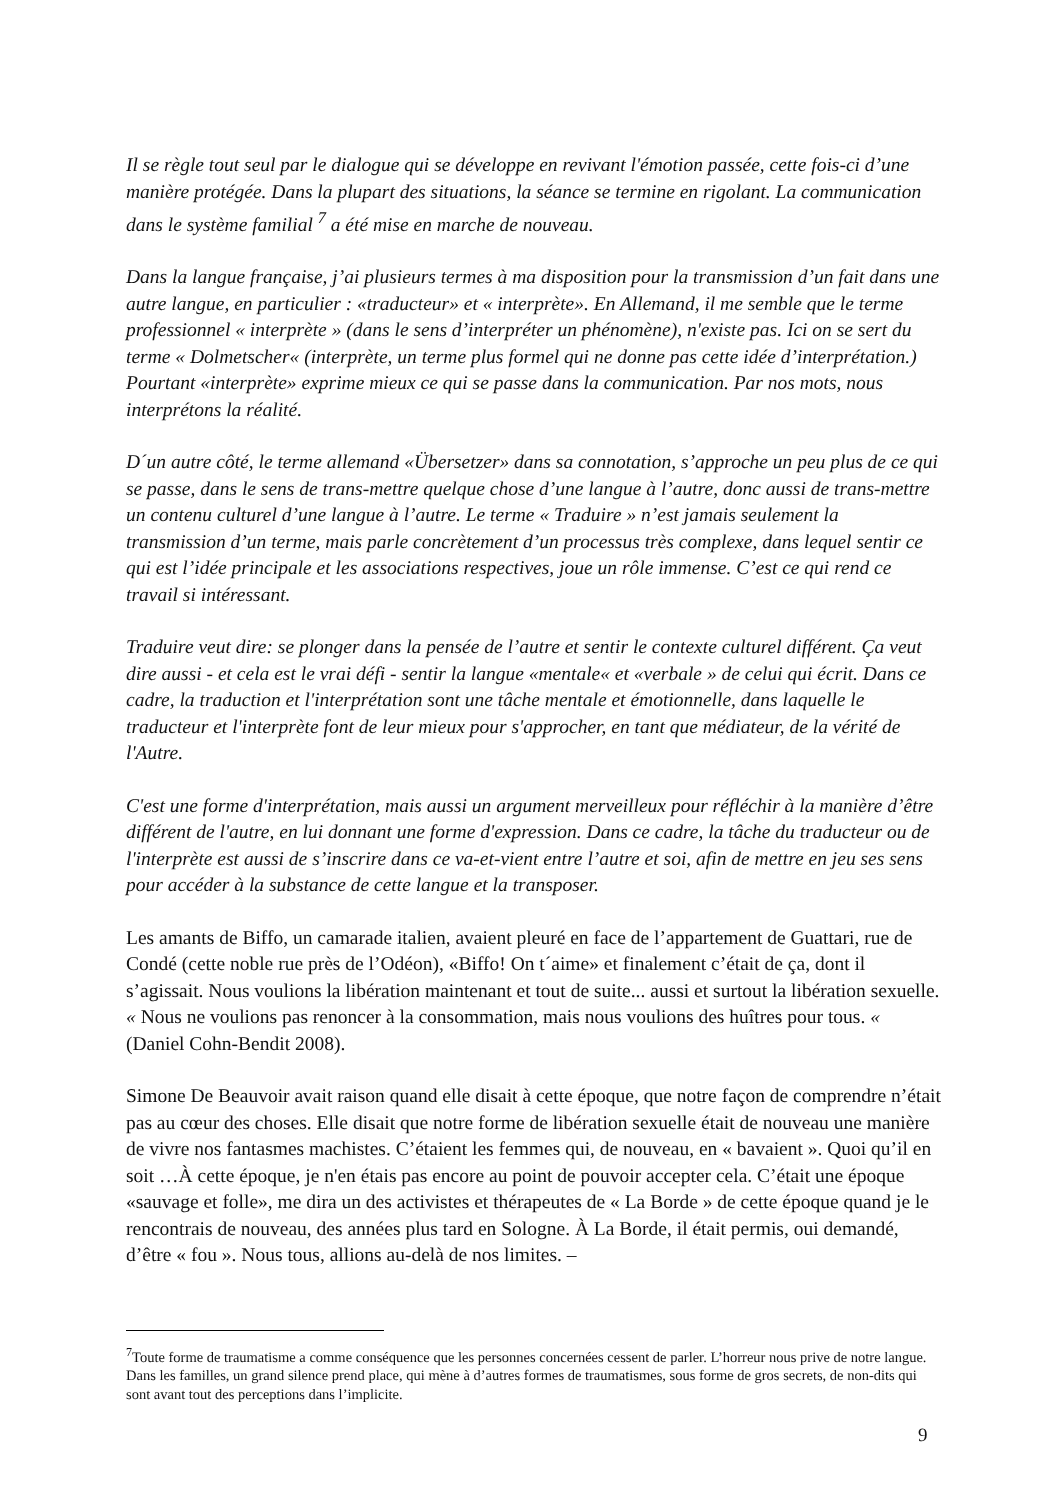Il se règle tout seul par le dialogue qui se développe en revivant l'émotion passée, cette fois-ci d’une manière protégée. Dans la plupart des situations, la séance se termine en rigolant. La communication dans le système familial <sup>7</sup> a été mise en marche de nouveau.
Dans la langue française, j’ai plusieurs termes à ma disposition pour la transmission d’un fait dans une autre langue, en particulier : «traducteur» et « interprète». En Allemand, il me semble que le terme professionnel « interprète » (dans le sens d’interpréter un phénomène), n'existe pas. Ici on se sert du terme « Dolmetscher« (interprète, un terme plus formel qui ne donne pas cette idée d’interprétation.) Pourtant «interprète» exprime mieux ce qui se passe dans la communication. Par nos mots, nous interprétons la réalité.
D´un autre côté, le terme allemand «Übersetzer» dans sa connotation, s’approche un peu plus de ce qui se passe, dans le sens de trans-mettre quelque chose d’une langue à l’autre, donc aussi de trans-mettre un contenu culturel d’une langue à l’autre. Le terme « Traduire » n’est jamais seulement la transmission d’un terme, mais parle concrètement d’un processus très complexe, dans lequel sentir ce qui est l’idée principale et les associations respectives, joue un rôle immense. C’est ce qui rend ce travail si intéressant.
Traduire veut dire: se plonger dans la pensée de l’autre et sentir le contexte culturel différent. Ça veut dire aussi - et cela est le vrai défi - sentir la langue «mentale« et «verbale » de celui qui écrit. Dans ce cadre, la traduction et l'interprétation sont une tâche mentale et émotionnelle, dans laquelle le traducteur et l'interprète font de leur mieux pour s'approcher, en tant que médiateur, de la vérité de l'Autre.
C'est une forme d'interprétation, mais aussi un argument merveilleux pour réfléchir à la manière d’être différent de l'autre, en lui donnant une forme d'expression. Dans ce cadre, la tâche du traducteur ou de l'interprète est aussi de s’inscrire dans ce va-et-vient entre l’autre et soi, afin de mettre en jeu ses sens pour accéder à la substance de cette langue et la transposer.
Les amants de Biffo, un camarade italien, avaient pleuré en face de l’appartement de Guattari, rue de Condé (cette noble rue près de l’Odéon), «Biffo! On t´aime» et finalement c’était de ça, dont il s’agissait. Nous voulions la libération maintenant et tout de suite... aussi et surtout la libération sexuelle. « Nous ne voulions pas renoncer à la consommation, mais nous voulions des huîtres pour tous. « (Daniel Cohn-Bendit 2008).
Simone De Beauvoir avait raison quand elle disait à cette époque, que notre façon de comprendre n’était pas au cœur des choses. Elle disait que notre forme de libération sexuelle était de nouveau une manière de vivre nos fantasmes machistes. C’étaient les femmes qui, de nouveau, en « bavaient ». Quoi qu’il en soit …À cette époque, je n'en étais pas encore au point de pouvoir accepter cela. C’était une époque «sauvage et folle», me dira un des activistes et thérapeutes de « La Borde » de cette époque quand je le rencontrais de nouveau, des années plus tard en Sologne. À La Borde, il était permis, oui demandé, d’être « fou ». Nous tous, allions au-delà de nos limites. –
<sup>7</sup> Toute forme de traumatisme a comme conséquence que les personnes concernées cessent de parler. L’horreur nous prive de notre langue. Dans les familles, un grand silence prend place, qui mène à d’autres formes de traumatismes, sous forme de gros secrets, de non-dits qui sont avant tout des perceptions dans l’implicite.
9